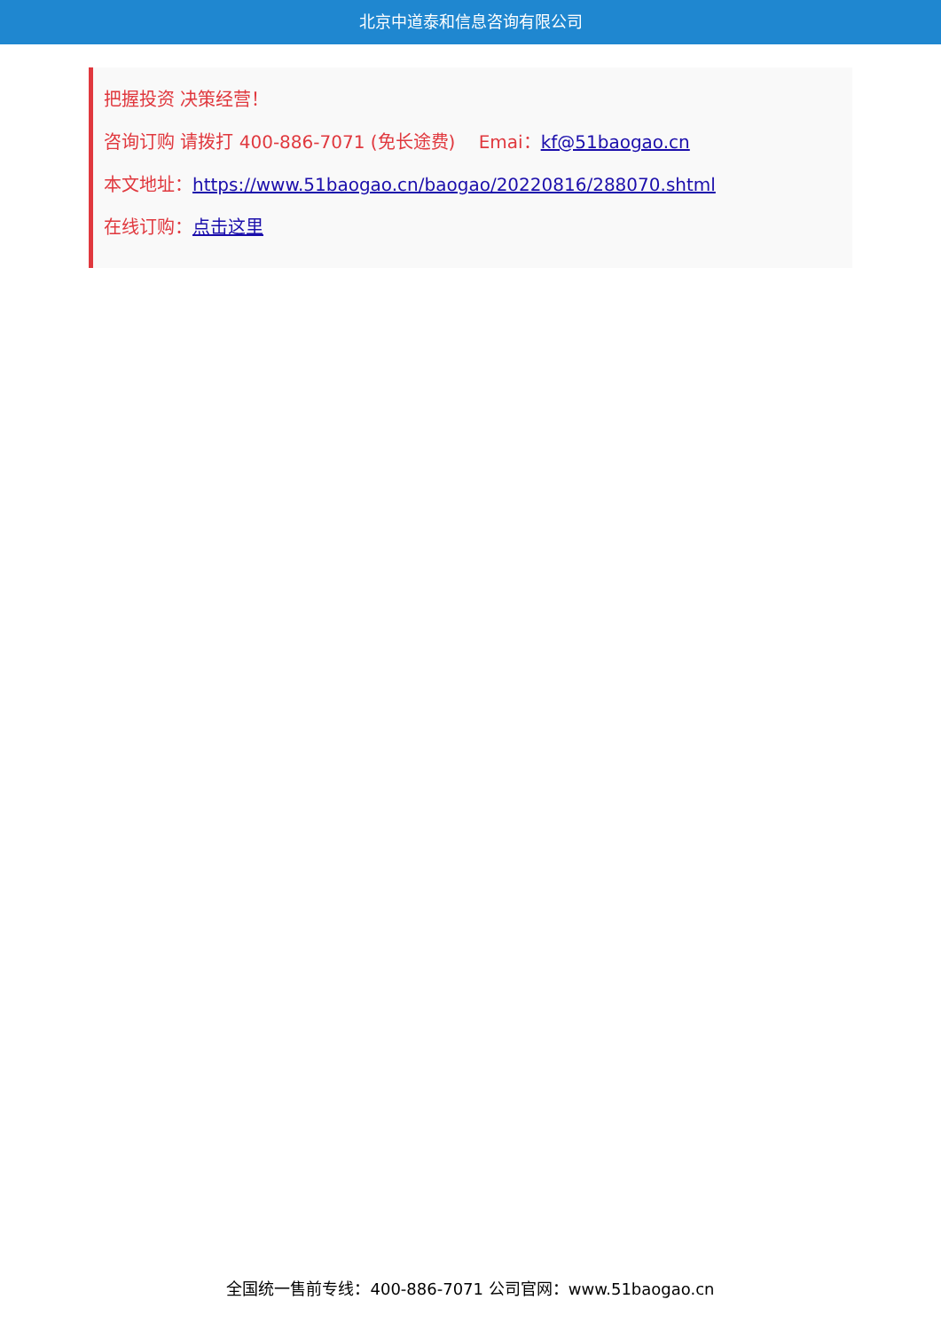北京中道泰和信息咨询有限公司
把握投资 决策经营！
咨询订购 请拨打 400-886-7071 (免长途费)　 Emai：kf@51baogao.cn
本文地址：https://www.51baogao.cn/baogao/20220816/288070.shtml
在线订购：点击这里
全国统一售前专线：400-886-7071 公司官网：www.51baogao.cn